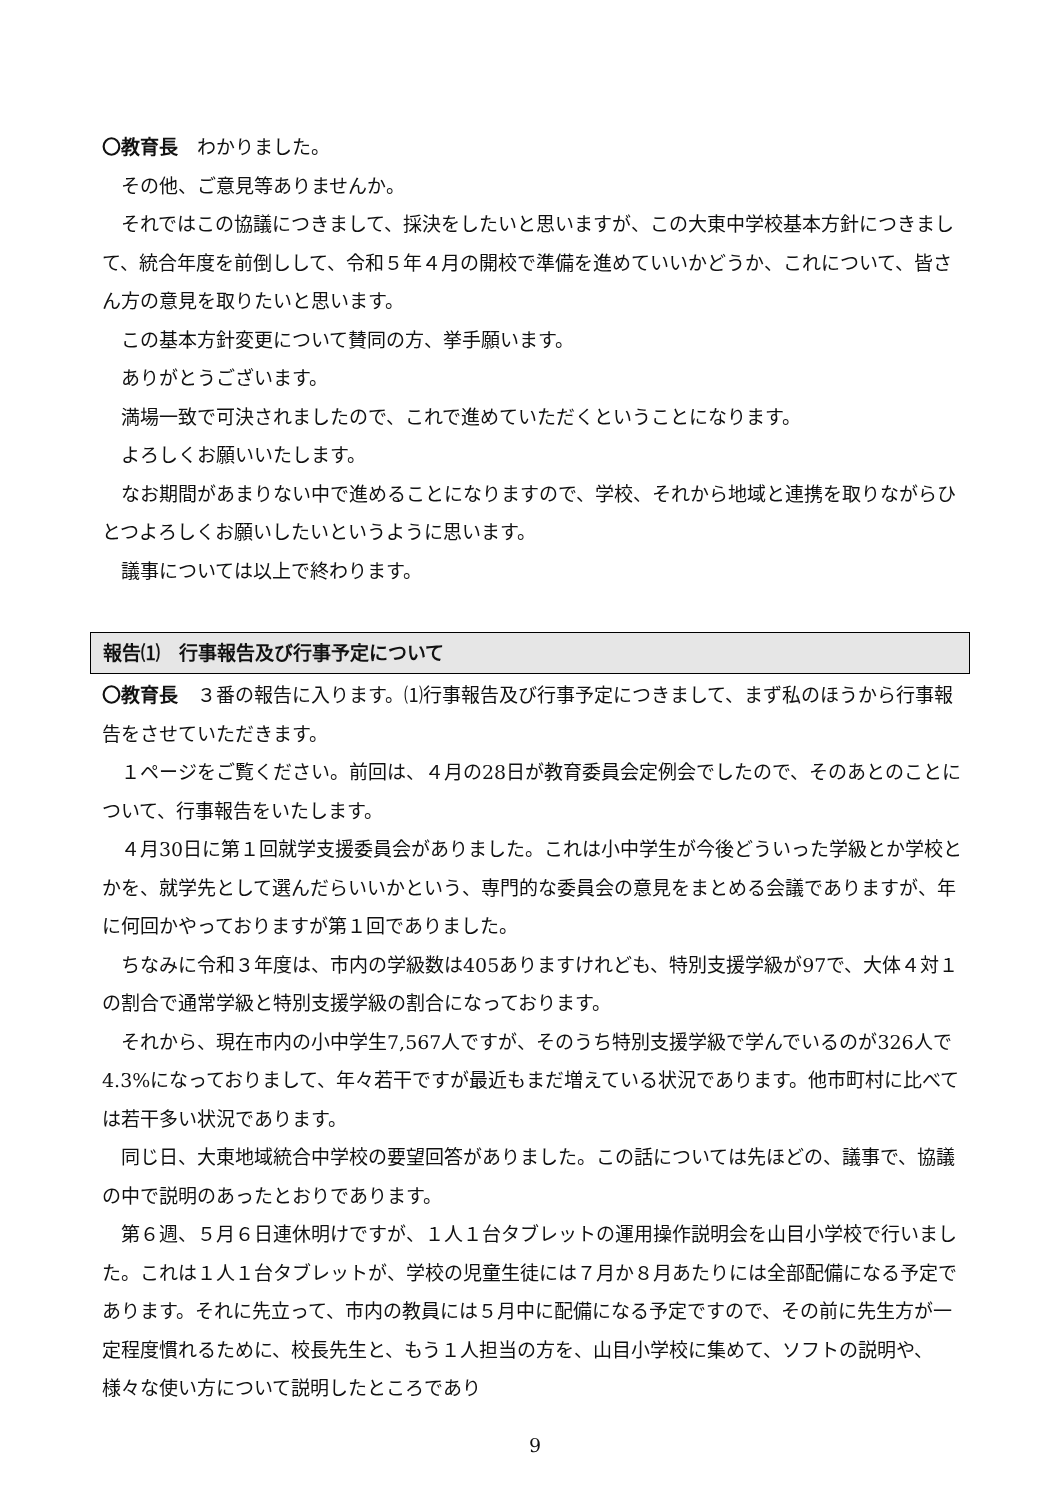〇教育長　わかりました。
その他、ご意見等ありませんか。
それではこの協議につきまして、採決をしたいと思いますが、この大東中学校基本方針につきまして、統合年度を前倒しして、令和５年４月の開校で準備を進めていいかどうか、これについて、皆さん方の意見を取りたいと思います。
この基本方針変更について賛同の方、挙手願います。
ありがとうございます。
満場一致で可決されましたので、これで進めていただくということになります。
よろしくお願いいたします。
なお期間があまりない中で進めることになりますので、学校、それから地域と連携を取りながらひとつよろしくお願いしたいというように思います。
議事については以上で終わります。
報告⑴　行事報告及び行事予定について
〇教育長　３番の報告に入ります。⑴行事報告及び行事予定につきまして、まず私のほうから行事報告をさせていただきます。
１ページをご覧ください。前回は、４月の28日が教育委員会定例会でしたので、そのあとのことについて、行事報告をいたします。
４月30日に第１回就学支援委員会がありました。これは小中学生が今後どういった学級とか学校とかを、就学先として選んだらいいかという、専門的な委員会の意見をまとめる会議でありますが、年に何回かやっておりますが第１回でありました。
ちなみに令和３年度は、市内の学級数は405ありますけれども、特別支援学級が97で、大体４対１の割合で通常学級と特別支援学級の割合になっております。
それから、現在市内の小中学生7,567人ですが、そのうち特別支援学級で学んでいるのが326人で4.3%になっておりまして、年々若干ですが最近もまだ増えている状況であります。他市町村に比べては若干多い状況であります。
同じ日、大東地域統合中学校の要望回答がありました。この話については先ほどの、議事で、協議の中で説明のあったとおりであります。
第６週、５月６日連休明けですが、１人１台タブレットの運用操作説明会を山目小学校で行いました。これは１人１台タブレットが、学校の児童生徒には７月か８月あたりには全部配備になる予定であります。それに先立って、市内の教員には５月中に配備になる予定ですので、その前に先生方が一定程度慣れるために、校長先生と、もう１人担当の方を、山目小学校に集めて、ソフトの説明や、様々な使い方について説明したところであり
9